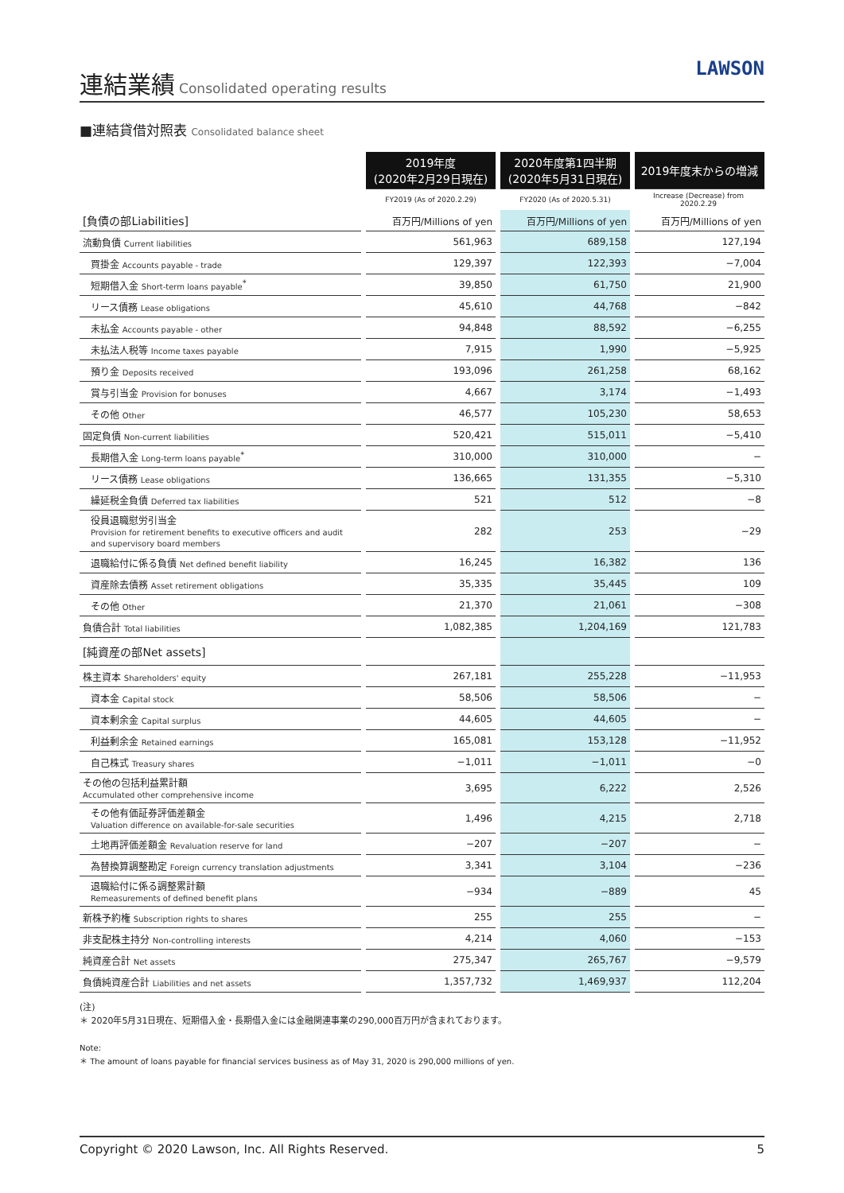連結業績
Consolidated operating results
LAWSON
■連結貸借対照表 Consolidated balance sheet
| | 2019年度 (2020年2月29日現在) | 2020年度第1四半期 (2020年5月31日現在) | 2019年度末からの増減 |
| | FY2019 (As of 2020.2.29) | FY2020 (As of 2020.5.31) | Increase (Decrease) from 2020.2.29 |
| [負債の部Liabilities] | 百万円/Millions of yen | 百万円/Millions of yen | 百万円/Millions of yen |
| 流動負債 Current liabilities | 561,963 | 689,158 | 127,194 |
| 買掛金 Accounts payable - trade | 129,397 | 122,393 | −7,004 |
| 短期借入金 Short-term loans payable<sup>*</sup> | 39,850 | 61,750 | 21,900 |
| リース債務 Lease obligations | 45,610 | 44,768 | −842 |
| 未払金 Accounts payable - other | 94,848 | 88,592 | −6,255 |
| 未払法人税等 Income taxes payable | 7,915 | 1,990 | −5,925 |
| 預り金 Deposits received | 193,096 | 261,258 | 68,162 |
| 賞与引当金 Provision for bonuses | 4,667 | 3,174 | −1,493 |
| その他 Other | 46,577 | 105,230 | 58,653 |
| 固定負債 Non-current liabilities | 520,421 | 515,011 | −5,410 |
| 長期借入金 Long-term loans payable<sup>*</sup> | 310,000 | 310,000 | − |
| リース債務 Lease obligations | 136,665 | 131,355 | −5,310 |
| 繰延税金負債 Deferred tax liabilities | 521 | 512 | −8 |
| 役員退職慰労引当金 Provision for retirement benefits to executive officers and audit and supervisory board members | 282 | 253 | −29 |
| 退職給付に係る負債 Net defined benefit liability | 16,245 | 16,382 | 136 |
| 資産除去債務 Asset retirement obligations | 35,335 | 35,445 | 109 |
| その他 Other | 21,370 | 21,061 | −308 |
| 負債合計 Total liabilities | 1,082,385 | 1,204,169 | 121,783 |
| [純資産の部Net assets] | | | |
| 株主資本 Shareholders' equity | 267,181 | 255,228 | −11,953 |
| 資本金 Capital stock | 58,506 | 58,506 | − |
| 資本剰余金 Capital surplus | 44,605 | 44,605 | − |
| 利益剰余金 Retained earnings | 165,081 | 153,128 | −11,952 |
| 自己株式 Treasury shares | −1,011 | −1,011 | −0 |
| その他の包括利益累計額 Accumulated other comprehensive income | 3,695 | 6,222 | 2,526 |
| その他有価証券評価差額金 Valuation difference on available-for-sale securities | 1,496 | 4,215 | 2,718 |
| 土地再評価差額金 Revaluation reserve for land | −207 | −207 | − |
| 為替換算調整勘定 Foreign currency translation adjustments | 3,341 | 3,104 | −236 |
| 退職給付に係る調整累計額 Remeasurements of defined benefit plans | −934 | −889 | 45 |
| 新株予約権 Subscription rights to shares | 255 | 255 | − |
| 非支配株主持分 Non-controlling interests | 4,214 | 4,060 | −153 |
| 純資産合計 Net assets | 275,347 | 265,767 | −9,579 |
| 負債純資産合計 Liabilities and net assets | 1,357,732 | 1,469,937 | 112,204 |
(注)
＊ 2020年5月31日現在、短期借入金・長期借入金には金融関連事業の290,000百万円が含まれております。
Note:
＊ The amount of loans payable for financial services business as of May 31, 2020 is 290,000 millions of yen.
Copyright © 2020 Lawson, Inc. All Rights Reserved. 5